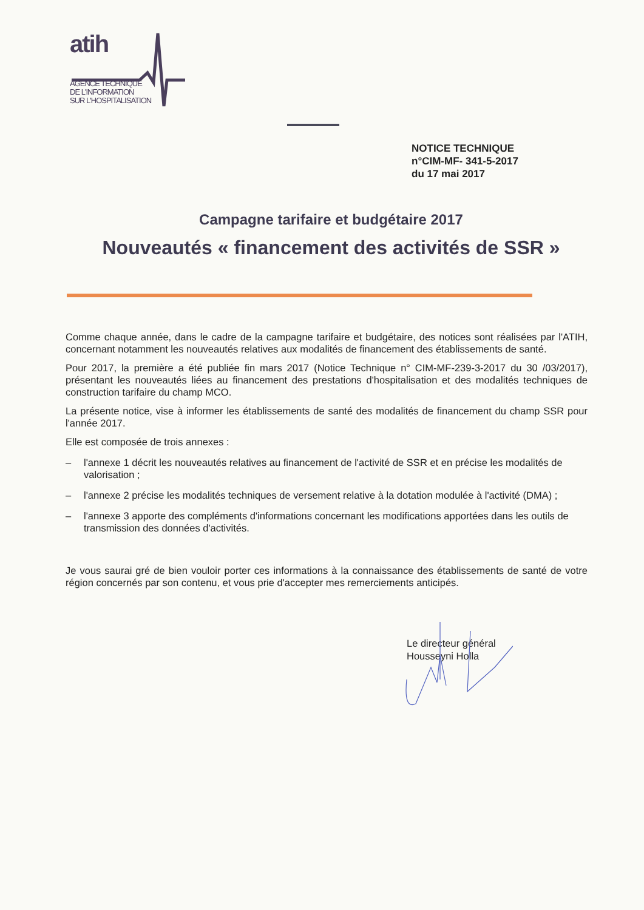atih
AGENCE TECHNIQUE
DE L'INFORMATION
SUR L'HOSPITALISATION
NOTICE TECHNIQUE
n°CIM-MF- 341-5-2017
du 17 mai 2017
Campagne tarifaire et budgétaire 2017
Nouveautés « financement des activités de SSR »
Comme chaque année, dans le cadre de la campagne tarifaire et budgétaire, des notices sont réalisées par l'ATIH, concernant notamment les nouveautés relatives aux modalités de financement des établissements de santé.
Pour 2017, la première a été publiée fin mars 2017 (Notice Technique n° CIM-MF-239-3-2017 du 30 /03/2017), présentant les nouveautés liées au financement des prestations d'hospitalisation et des modalités techniques de construction tarifaire du champ MCO.
La présente notice, vise à informer les établissements de santé des modalités de financement du champ SSR pour l'année 2017.
Elle est composée de trois annexes :
– l'annexe 1 décrit les nouveautés relatives au financement de l'activité de SSR et en précise les modalités de valorisation ;
– l'annexe 2 précise les modalités techniques de versement relative à la dotation modulée à l'activité (DMA) ;
– l'annexe 3 apporte des compléments d'informations concernant les modifications apportées dans les outils de transmission des données d'activités.
Je vous saurai gré de bien vouloir porter ces informations à la connaissance des établissements de santé de votre région concernés par son contenu, et vous prie d'accepter mes remerciements anticipés.
Le directeur général
Housseyni Holla